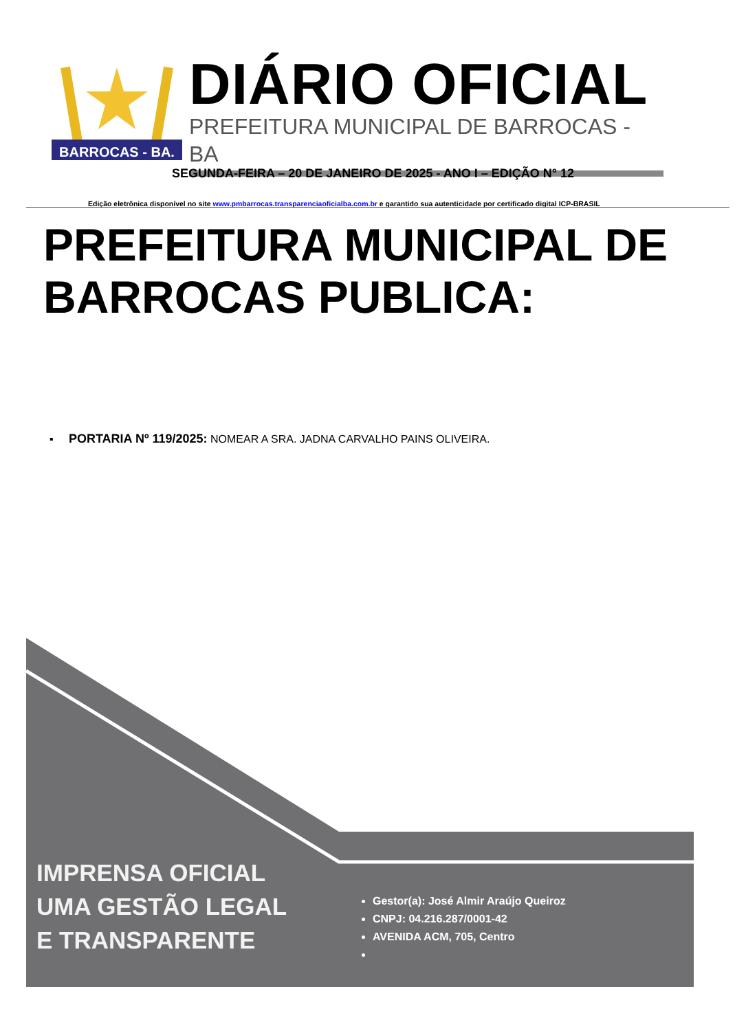BARROCAS - BA.
DIÁRIO OFICIAL
PREFEITURA MUNICIPAL DE BARROCAS - BA
SEGUNDA-FEIRA – 20 DE JANEIRO DE 2025 - ANO I – EDIÇÃO N° 12
Edição eletrônica disponível no site www.pmbarrocas.transparenciaoficialba.com.br e garantido sua autenticidade por certificado digital ICP-BRASIL
PREFEITURA MUNICIPAL DE BARROCAS PUBLICA:
▪ PORTARIA Nº 119/2025: NOMEAR A SRA. JADNA CARVALHO PAINS OLIVEIRA.
IMPRENSA OFICIAL
UMA GESTÃO LEGAL
E TRANSPARENTE
Gestor(a): José Almir Araújo Queiroz
CNPJ: 04.216.287/0001-42
AVENIDA ACM, 705, Centro